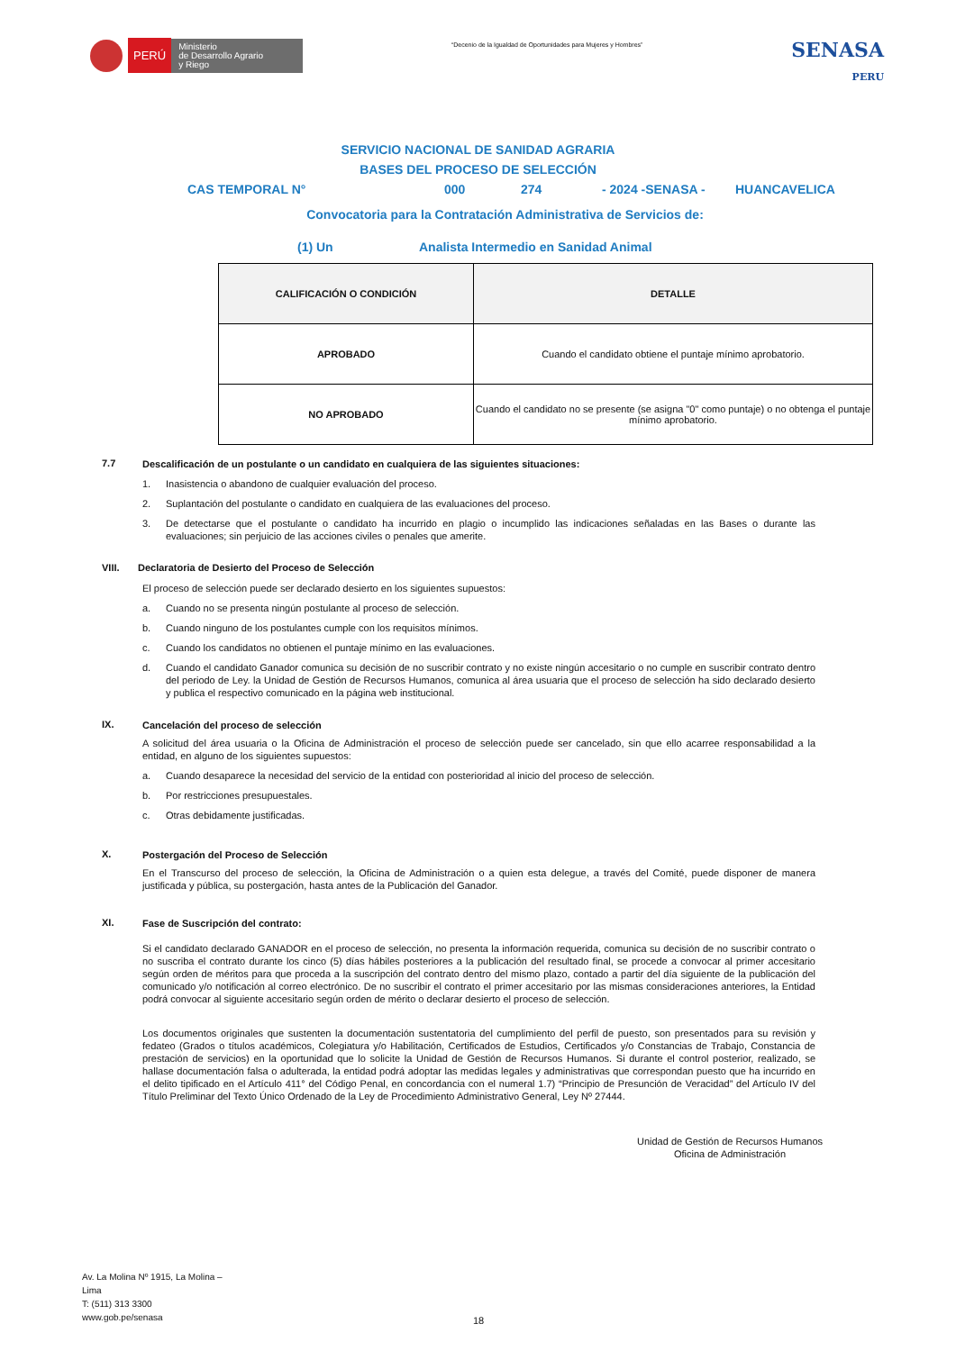PERÚ Ministerio
de Desarrollo Agrario
y Riego
“Decenio de la Igualdad de Oportunidades para Mujeres y Hombres”
SENASA
PERU
SERVICIO NACIONAL DE SANIDAD AGRARIA
BASES DEL PROCESO DE SELECCIÓN
CAS TEMPORAL N° 000 274 - 2024 -SENASA - HUANCAVELICA
Convocatoria para la Contratación Administrativa de Servicios de:
(1) Un Analista Intermedio en Sanidad Animal
| CALIFICACIÓN O CONDICIÓN | DETALLE |
| --- | --- |
| APROBADO | Cuando el candidato obtiene el puntaje mínimo aprobatorio. |
| NO APROBADO | Cuando el candidato no se presente (se asigna "0" como puntaje) o no obtenga el puntaje mínimo aprobatorio. |
7.7
Descalificación de un postulante o un candidato en cualquiera de las siguientes situaciones:
1. Inasistencia o abandono de cualquier evaluación del proceso.
2. Suplantación del postulante o candidato en cualquiera de las evaluaciones del proceso.
3. De detectarse que el postulante o candidato ha incurrido en plagio o incumplido las indicaciones señaladas en las Bases o durante las evaluaciones; sin perjuicio de las acciones civiles o penales que amerite.
VIII. Declaratoria de Desierto del Proceso de Selección
El proceso de selección puede ser declarado desierto en los siguientes supuestos:
a. Cuando no se presenta ningún postulante al proceso de selección.
b. Cuando ninguno de los postulantes cumple con los requisitos mínimos.
c. Cuando los candidatos no obtienen el puntaje mínimo en las evaluaciones.
d. Cuando el candidato Ganador comunica su decisión de no suscribir contrato y no existe ningún accesitario o no cumple en suscribir contrato dentro del periodo de Ley. la Unidad de Gestión de Recursos Humanos, comunica al área usuaria que el proceso de selección ha sido declarado desierto y publica el respectivo comunicado en la página web institucional.
IX.
Cancelación del proceso de selección
A solicitud del área usuaria o la Oficina de Administración el proceso de selección puede ser cancelado, sin que ello acarree responsabilidad a la entidad, en alguno de los siguientes supuestos:
a. Cuando desaparece la necesidad del servicio de la entidad con posterioridad al inicio del proceso de selección.
b. Por restricciones presupuestales.
c. Otras debidamente justificadas.
X.
Postergación del Proceso de Selección
En el Transcurso del proceso de selección, la Oficina de Administración o a quien esta delegue, a través del Comité, puede disponer de manera justificada y pública, su postergación, hasta antes de la Publicación del Ganador.
XI.
Fase de Suscripción del contrato:
Si el candidato declarado GANADOR en el proceso de selección, no presenta la información requerida, comunica su decisión de no suscribir contrato o no suscriba el contrato durante los cinco (5) días hábiles posteriores a la publicación del resultado final, se procede a convocar al primer accesitario según orden de méritos para que proceda a la suscripción del contrato dentro del mismo plazo, contado a partir del día siguiente de la publicación del comunicado y/o notificación al correo electrónico. De no suscribir el contrato el primer accesitario por las mismas consideraciones anteriores, la Entidad podrá convocar al siguiente accesitario según orden de mérito o declarar desierto el proceso de selección.
Los documentos originales que sustenten la documentación sustentatoria del cumplimiento del perfil de puesto, son presentados para su revisión y fedateo (Grados o títulos académicos, Colegiatura y/o Habilitación, Certificados de Estudios, Certificados y/o Constancias de Trabajo, Constancia de prestación de servicios) en la oportunidad que lo solicite la Unidad de Gestión de Recursos Humanos. Si durante el control posterior, realizado, se hallase documentación falsa o adulterada, la entidad podrá adoptar las medidas legales y administrativas que correspondan puesto que ha incurrido en el delito tipificado en el Artículo 411° del Código Penal, en concordancia con el numeral 1.7) “Principio de Presunción de Veracidad” del Artículo IV del Título Preliminar del Texto Único Ordenado de la Ley de Procedimiento Administrativo General, Ley Nº 27444.
Unidad de Gestión de Recursos Humanos
Oficina de Administración
Av. La Molina Nº 1915, La Molina –
Lima
T: (511) 313 3300
www.gob.pe/senasa
18